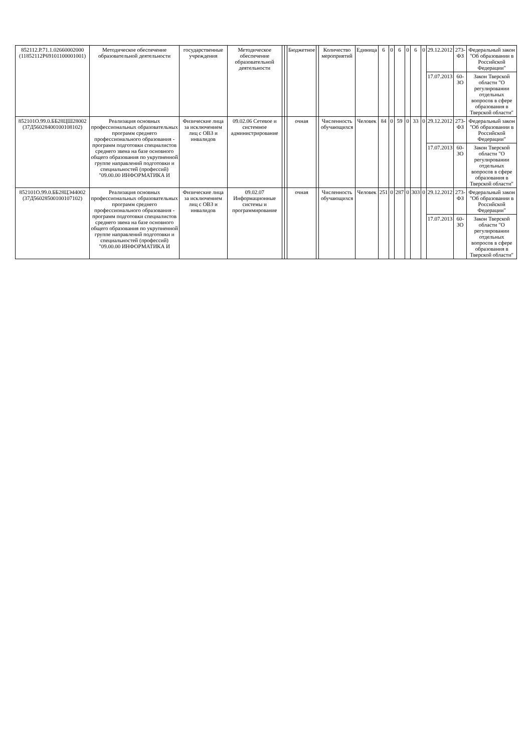| 852112.Р.71.1.02660002000 (11852112Р69101100001001) | Методическое обеспечение образовательной деятельности | государственные учреждения | Методическое обеспечение образовательной деятельности | | | Бюджетное | | Количество мероприятий | Единица | 6 | 0 | 6 | 0 | 6 | 0 | 29.12.2012 | 273-ФЗ | Федеральный закон "Об образовании в Российской Федерации" |
| | | | | | | | | | | | | | | | | 17.07.2013 | 60-ЗО | Закон Тверской области "О регулировании отдельных вопросов в сфере образования в Тверской области" |
| 852101О.99.0.ББ28ЦШ28002 (37Д56028400100108102) | Реализация основных профессиональных образовательных программ среднего профессионального образования - программ подготовки специалистов среднего звена на базе основного общего образования по укрупненной группе направлений подготовки и специальностей (профессий) "09.00.00 ИНФОРМАТИКА И | Физические лица за исключением лиц с ОВЗ и инвалидов | 09.02.06 Сетевое и системное администрирование | | | очная | | Численность обучающихся | Человек | 84 | 0 | 59 | 0 | 33 | 0 | 29.12.2012 | 273-ФЗ | Федеральный закон "Об образовании в Российской Федерации" |
| | | | | | | | | | | | | | | | | 17.07.2013 | 60-ЗО | Закон Тверской области "О регулировании отдельных вопросов в сфере образования в Тверской области" |
| 852101О.99.0.ББ28ЦЭ44002 (37Д56028500100107102) | Реализация основных профессиональных образовательных программ среднего профессионального образования - программ подготовки специалистов среднего звена на базе основного общего образования по укрупненной группе направлений подготовки и специальностей (профессий) "09.00.00 ИНФОРМАТИКА И | Физические лица за исключением лиц с ОВЗ и инвалидов | 09.02.07 Информационные системы и программирование | | | очная | | Численность обучающихся | Человек | 251 | 0 | 287 | 0 | 303 | 0 | 29.12.2012 | 273-ФЗ | Федеральный закон "Об образовании в Российской Федерации" |
| | | | | | | | | | | | | | | | | 17.07.2013 | 60-ЗО | Закон Тверской области "О регулировании отдельных вопросов в сфере образования в Тверской области" |